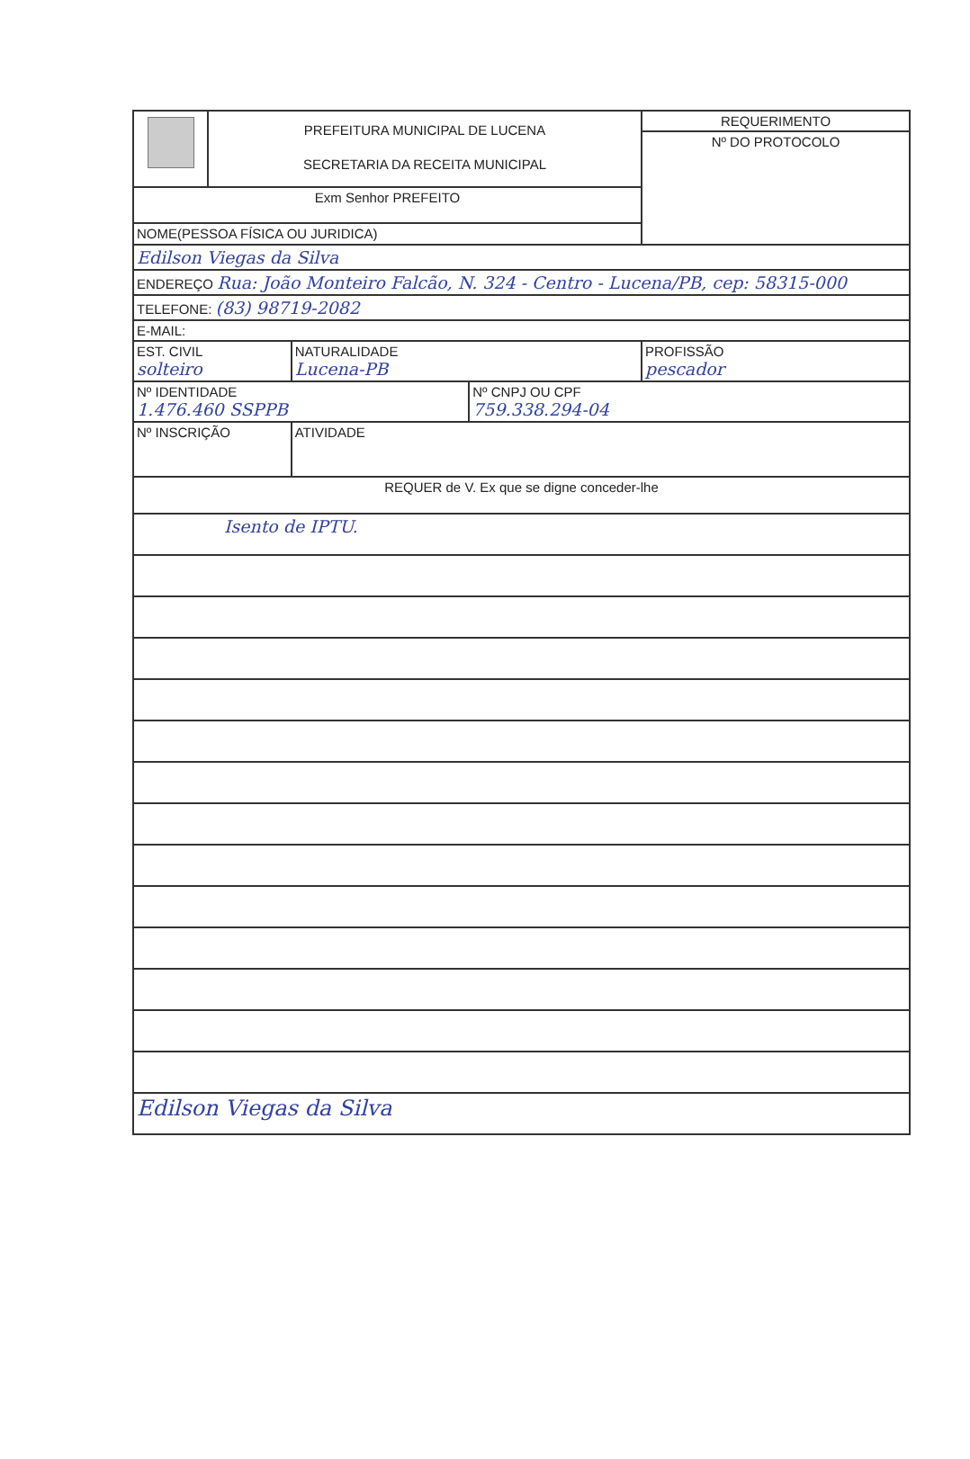| | PREFEITURA MUNICIPAL DE LUCENA SECRETARIA DA RECEITA MUNICIPAL | | | REQUERIMENTO |
| | | | | Nº DO PROTOCOLO |
| Exm Senhor PREFEITO | | | | |
| NOME(PESSOA FÍSICA OU JURIDICA) | | | | |
| Edilson Viegas da Silva | | | | |
| ENDEREÇO Rua: João Monteiro Falcão, N. 324 - Centro - Lucena/PB, cep: 58315-000 | | | | |
| TELEFONE: (83) 98719-2082 | | | | |
| E-MAIL: | | | | |
| EST. CIVIL solteiro | | NATURALIDADE Lucena-PB | | PROFISSÃO pescador |
| Nº IDENTIDADE 1.476.460 SSPPB | | | Nº CNPJ OU CPF 759.338.294-04 | |
| Nº INSCRIÇÃO | | ATIVIDADE | | |
| REQUER de V. Ex que se digne conceder-lhe | | | | |
| Isento de IPTU. | | | | |
| Edilson Viegas da Silva | | | | |